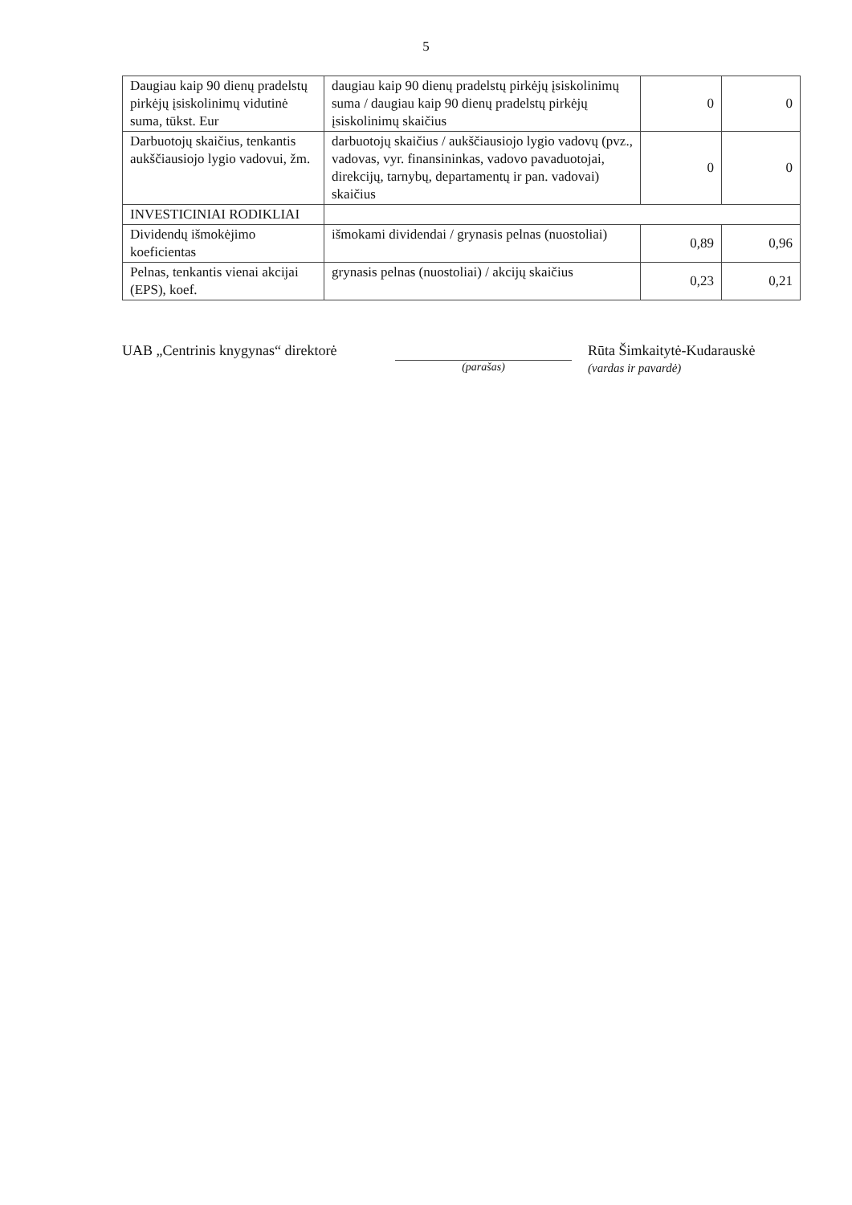5
| Daugiau kaip 90 dienų pradelstų pirkėjų įsiskolinimų vidutinė suma, tūkst. Eur | daugiau kaip 90 dienų pradelstų pirkėjų įsiskolinimų suma / daugiau kaip 90 dienų pradelstų pirkėjų įsiskolinimų skaičius | 0 | 0 |
| Darbuotojų skaičius, tenkantis aukščiausiojo lygio vadovui, žm. | darbuotojų skaičius / aukščiausiojo lygio vadovų (pvz., vadovas, vyr. finansininkas, vadovo pavaduotojai, direkcijų, tarnybų, departamentų ir pan. vadovai) skaičius | 0 | 0 |
| INVESTICINIAI RODIKLIAI | | | |
| Dividendų išmokėjimo koeficientas | išmokami dividendai / grynasis pelnas (nuostoliai) | 0,89 | 0,96 |
| Pelnas, tenkantis vienai akcijai (EPS), koef. | grynasis pelnas (nuostoliai) / akcijų skaičius | 0,23 | 0,21 |
UAB „Centrinis knygynas“ direktorė
(parašas)
Rūta Šimkaitytė-Kudarauskė
(vardas ir pavardė)